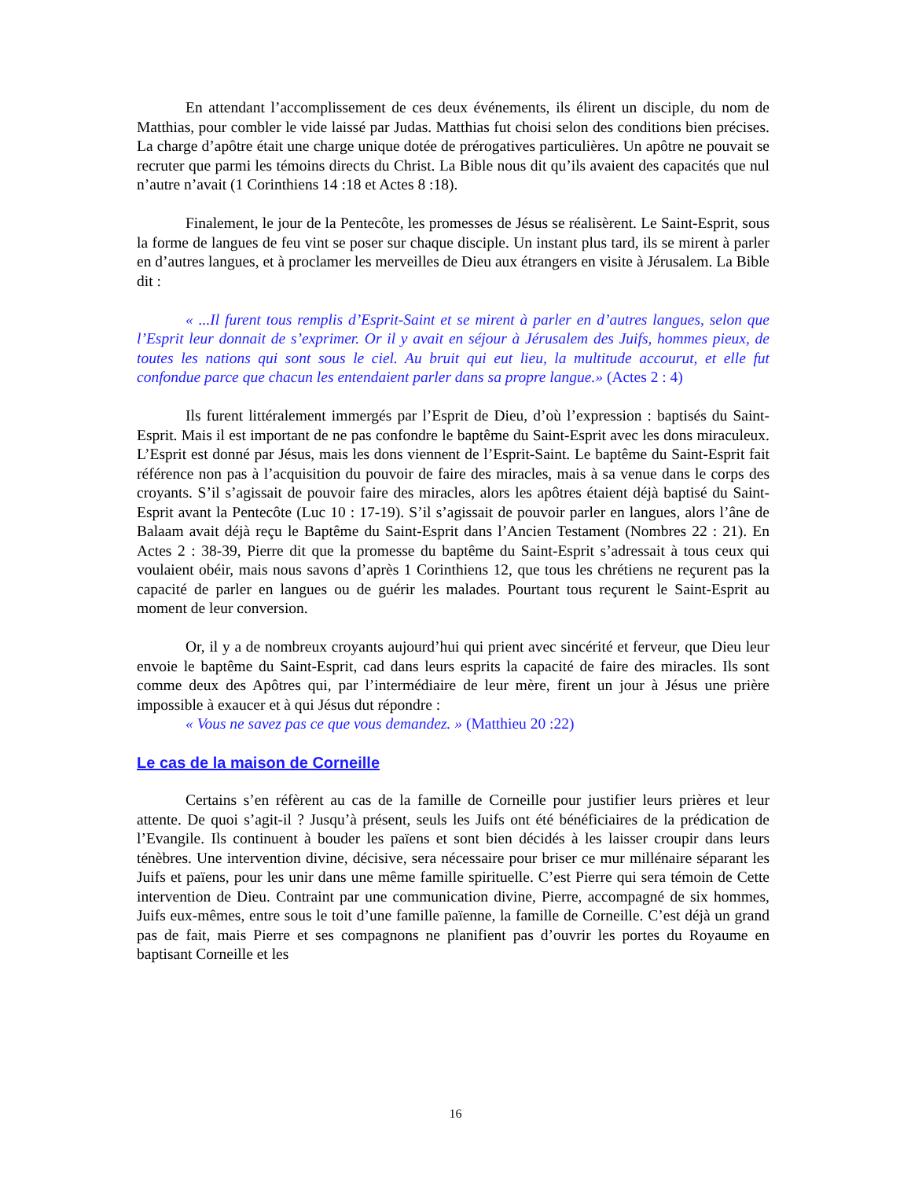En attendant l’accomplissement de ces deux événements, ils élirent un disciple, du nom de Matthias, pour combler le vide laissé par Judas. Matthias fut choisi selon des conditions bien précises. La charge d’apôtre était une charge unique dotée de prérogatives particulières. Un apôtre ne pouvait se recruter que parmi les témoins directs du Christ. La Bible nous dit qu’ils avaient des capacités que nul n’autre n’avait (1 Corinthiens 14 :18 et Actes 8 :18).
Finalement, le jour de la Pentecôte, les promesses de Jésus se réalisèrent. Le Saint-Esprit, sous la forme de langues de feu vint se poser sur chaque disciple. Un instant plus tard, ils se mirent à parler en d’autres langues, et à proclamer les merveilles de Dieu aux étrangers en visite à Jérusalem. La Bible dit :
« ...Il furent tous remplis d’Esprit-Saint et se mirent à parler en d’autres langues, selon que l’Esprit leur donnait de s’exprimer. Or il y avait en séjour à Jérusalem des Juifs, hommes pieux, de toutes les nations qui sont sous le ciel. Au bruit qui eut lieu, la multitude accourut, et elle fut confondue parce que chacun les entendaient parler dans sa propre langue.» (Actes 2 : 4)
Ils furent littéralement immergés par l’Esprit de Dieu, d’où l’expression : baptisés du Saint-Esprit. Mais il est important de ne pas confondre le baptême du Saint-Esprit avec les dons miraculeux. L’Esprit est donné par Jésus, mais les dons viennent de l’Esprit-Saint. Le baptême du Saint-Esprit fait référence non pas à l’acquisition du pouvoir de faire des miracles, mais à sa venue dans le corps des croyants. S’il s’agissait de pouvoir faire des miracles, alors les apôtres étaient déjà baptisé du Saint-Esprit avant la Pentecôte (Luc 10 : 17-19). S’il s’agissait de pouvoir parler en langues, alors l’âne de Balaam avait déjà reçu le Baptême du Saint-Esprit dans l’Ancien Testament (Nombres 22 : 21). En Actes 2 : 38-39, Pierre dit que la promesse du baptême du Saint-Esprit s’adressait à tous ceux qui voulaient obéir, mais nous savons d’après 1 Corinthiens 12, que tous les chrétiens ne reçurent pas la capacité de parler en langues ou de guérir les malades. Pourtant tous reçurent le Saint-Esprit au moment de leur conversion.
Or, il y a de nombreux croyants aujourd’hui qui prient avec sincérité et ferveur, que Dieu leur envoie le baptême du Saint-Esprit, cad dans leurs esprits la capacité de faire des miracles. Ils sont comme deux des Apôtres qui, par l’intermédiaire de leur mère, firent un jour à Jésus une prière impossible à exaucer et à qui Jésus dut répondre :
« Vous ne savez pas ce que vous demandez. » (Matthieu 20 :22)
Le cas de la maison de Corneille
Certains s’en réfèrent au cas de la famille de Corneille pour justifier leurs prières et leur attente. De quoi s’agit-il ? Jusqu’à présent, seuls les Juifs ont été bénéficiaires de la prédication de l’Evangile. Ils continuent à bouder les païens et sont bien décidés à les laisser croupir dans leurs ténèbres. Une intervention divine, décisive, sera nécessaire pour briser ce mur millénaire séparant les Juifs et païens, pour les unir dans une même famille spirituelle. C’est Pierre qui sera témoin de Cette intervention de Dieu. Contraint par une communication divine, Pierre, accompagné de six hommes, Juifs eux-mêmes, entre sous le toit d’une famille païenne, la famille de Corneille. C’est déjà un grand pas de fait, mais Pierre et ses compagnons ne planifient pas d’ouvrir les portes du Royaume en baptisant Corneille et les
16